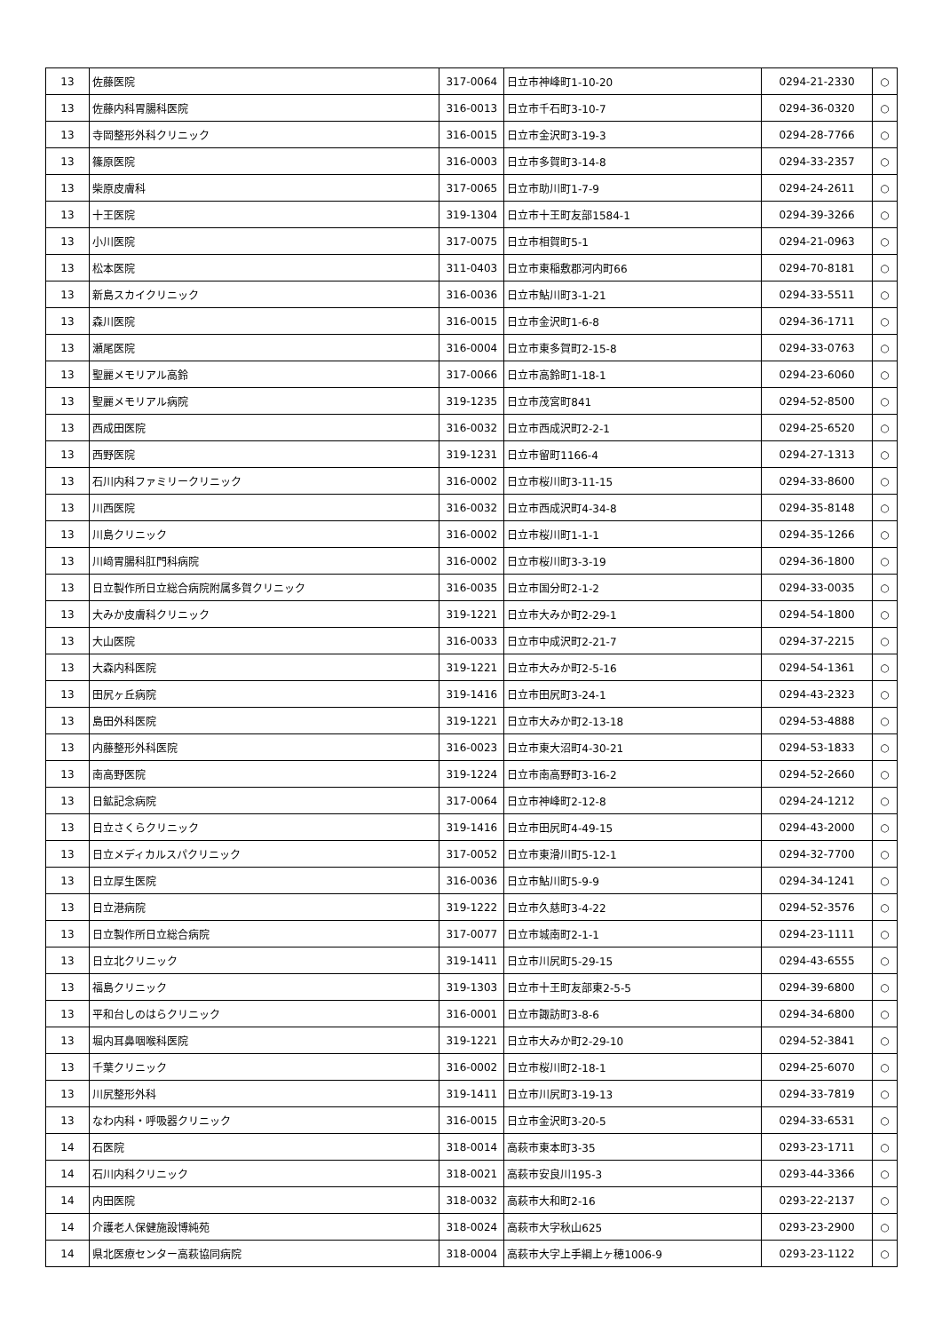| 13 | 佐藤医院 | 317-0064 | 日立市神峰町1-10-20 | 0294-21-2330 | ○ |
| 13 | 佐藤内科胃腸科医院 | 316-0013 | 日立市千石町3-10-7 | 0294-36-0320 | ○ |
| 13 | 寺岡整形外科クリニック | 316-0015 | 日立市金沢町3-19-3 | 0294-28-7766 | ○ |
| 13 | 篠原医院 | 316-0003 | 日立市多賀町3-14-8 | 0294-33-2357 | ○ |
| 13 | 柴原皮膚科 | 317-0065 | 日立市助川町1-7-9 | 0294-24-2611 | ○ |
| 13 | 十王医院 | 319-1304 | 日立市十王町友部1584-1 | 0294-39-3266 | ○ |
| 13 | 小川医院 | 317-0075 | 日立市相賀町5-1 | 0294-21-0963 | ○ |
| 13 | 松本医院 | 311-0403 | 日立市東稲敷郡河内町66 | 0294-70-8181 | ○ |
| 13 | 新島スカイクリニック | 316-0036 | 日立市鮎川町3-1-21 | 0294-33-5511 | ○ |
| 13 | 森川医院 | 316-0015 | 日立市金沢町1-6-8 | 0294-36-1711 | ○ |
| 13 | 瀬尾医院 | 316-0004 | 日立市東多賀町2-15-8 | 0294-33-0763 | ○ |
| 13 | 聖麗メモリアル高鈴 | 317-0066 | 日立市高鈴町1-18-1 | 0294-23-6060 | ○ |
| 13 | 聖麗メモリアル病院 | 319-1235 | 日立市茂宮町841 | 0294-52-8500 | ○ |
| 13 | 西成田医院 | 316-0032 | 日立市西成沢町2-2-1 | 0294-25-6520 | ○ |
| 13 | 西野医院 | 319-1231 | 日立市留町1166-4 | 0294-27-1313 | ○ |
| 13 | 石川内科ファミリークリニック | 316-0002 | 日立市桜川町3-11-15 | 0294-33-8600 | ○ |
| 13 | 川西医院 | 316-0032 | 日立市西成沢町4-34-8 | 0294-35-8148 | ○ |
| 13 | 川島クリニック | 316-0002 | 日立市桜川町1-1-1 | 0294-35-1266 | ○ |
| 13 | 川﨑胃腸科肛門科病院 | 316-0002 | 日立市桜川町3-3-19 | 0294-36-1800 | ○ |
| 13 | 日立製作所日立総合病院附属多賀クリニック | 316-0035 | 日立市国分町2-1-2 | 0294-33-0035 | ○ |
| 13 | 大みか皮膚科クリニック | 319-1221 | 日立市大みか町2-29-1 | 0294-54-1800 | ○ |
| 13 | 大山医院 | 316-0033 | 日立市中成沢町2-21-7 | 0294-37-2215 | ○ |
| 13 | 大森内科医院 | 319-1221 | 日立市大みか町2-5-16 | 0294-54-1361 | ○ |
| 13 | 田尻ヶ丘病院 | 319-1416 | 日立市田尻町3-24-1 | 0294-43-2323 | ○ |
| 13 | 島田外科医院 | 319-1221 | 日立市大みか町2-13-18 | 0294-53-4888 | ○ |
| 13 | 内藤整形外科医院 | 316-0023 | 日立市東大沼町4-30-21 | 0294-53-1833 | ○ |
| 13 | 南高野医院 | 319-1224 | 日立市南高野町3-16-2 | 0294-52-2660 | ○ |
| 13 | 日鉱記念病院 | 317-0064 | 日立市神峰町2-12-8 | 0294-24-1212 | ○ |
| 13 | 日立さくらクリニック | 319-1416 | 日立市田尻町4-49-15 | 0294-43-2000 | ○ |
| 13 | 日立メディカルスパクリニック | 317-0052 | 日立市東滑川町5-12-1 | 0294-32-7700 | ○ |
| 13 | 日立厚生医院 | 316-0036 | 日立市鮎川町5-9-9 | 0294-34-1241 | ○ |
| 13 | 日立港病院 | 319-1222 | 日立市久慈町3-4-22 | 0294-52-3576 | ○ |
| 13 | 日立製作所日立総合病院 | 317-0077 | 日立市城南町2-1-1 | 0294-23-1111 | ○ |
| 13 | 日立北クリニック | 319-1411 | 日立市川尻町5-29-15 | 0294-43-6555 | ○ |
| 13 | 福島クリニック | 319-1303 | 日立市十王町友部東2-5-5 | 0294-39-6800 | ○ |
| 13 | 平和台しのはらクリニック | 316-0001 | 日立市諏訪町3-8-6 | 0294-34-6800 | ○ |
| 13 | 堀内耳鼻咽喉科医院 | 319-1221 | 日立市大みか町2-29-10 | 0294-52-3841 | ○ |
| 13 | 千葉クリニック | 316-0002 | 日立市桜川町2-18-1 | 0294-25-6070 | ○ |
| 13 | 川尻整形外科 | 319-1411 | 日立市川尻町3-19-13 | 0294-33-7819 | ○ |
| 13 | なわ内科・呼吸器クリニック | 316-0015 | 日立市金沢町3-20-5 | 0294-33-6531 | ○ |
| 14 | 石医院 | 318-0014 | 高萩市東本町3-35 | 0293-23-1711 | ○ |
| 14 | 石川内科クリニック | 318-0021 | 高萩市安良川195-3 | 0293-44-3366 | ○ |
| 14 | 内田医院 | 318-0032 | 高萩市大和町2-16 | 0293-22-2137 | ○ |
| 14 | 介護老人保健施設博純苑 | 318-0024 | 高萩市大字秋山625 | 0293-23-2900 | ○ |
| 14 | 県北医療センター高萩協同病院 | 318-0004 | 高萩市大字上手綱上ヶ穂1006-9 | 0293-23-1122 | ○ |